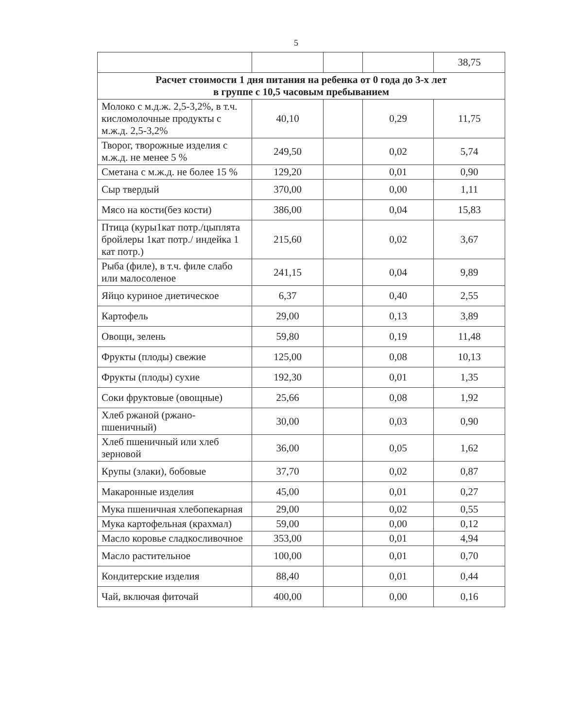5
| | | | | 38,75 |
| Расчет стоимости 1 дня питания на ребенка от 0 года до 3-х лет в группе с 10,5 часовым пребыванием | | | | |
| Молоко с м.д.ж. 2,5-3,2%, в т.ч. кисломолочные продукты с м.ж.д. 2,5-3,2% | 40,10 | | 0,29 | 11,75 |
| Творог, творожные изделия с м.ж.д. не менее 5 % | 249,50 | | 0,02 | 5,74 |
| Сметана с м.ж.д. не более 15 % | 129,20 | | 0,01 | 0,90 |
| Сыр твердый | 370,00 | | 0,00 | 1,11 |
| Мясо на кости(без кости) | 386,00 | | 0,04 | 15,83 |
| Птица (куры1кат потр./цыплята бройлеры 1кат потр./ индейка 1 кат потр.) | 215,60 | | 0,02 | 3,67 |
| Рыба (филе), в т.ч. филе слабо или малосоленое | 241,15 | | 0,04 | 9,89 |
| Яйцо куриное диетическое | 6,37 | | 0,40 | 2,55 |
| Картофель | 29,00 | | 0,13 | 3,89 |
| Овощи, зелень | 59,80 | | 0,19 | 11,48 |
| Фрукты (плоды) свежие | 125,00 | | 0,08 | 10,13 |
| Фрукты (плоды) сухие | 192,30 | | 0,01 | 1,35 |
| Соки фруктовые (овощные) | 25,66 | | 0,08 | 1,92 |
| Хлеб ржаной (ржано-пшеничный) | 30,00 | | 0,03 | 0,90 |
| Хлеб пшеничный или хлеб зерновой | 36,00 | | 0,05 | 1,62 |
| Крупы (злаки), бобовые | 37,70 | | 0,02 | 0,87 |
| Макаронные изделия | 45,00 | | 0,01 | 0,27 |
| Мука пшеничная хлебопекарная | 29,00 | | 0,02 | 0,55 |
| Мука картофельная (крахмал) | 59,00 | | 0,00 | 0,12 |
| Масло коровье сладкосливочное | 353,00 | | 0,01 | 4,94 |
| Масло растительное | 100,00 | | 0,01 | 0,70 |
| Кондитерские изделия | 88,40 | | 0,01 | 0,44 |
| Чай, включая фиточай | 400,00 | | 0,00 | 0,16 |